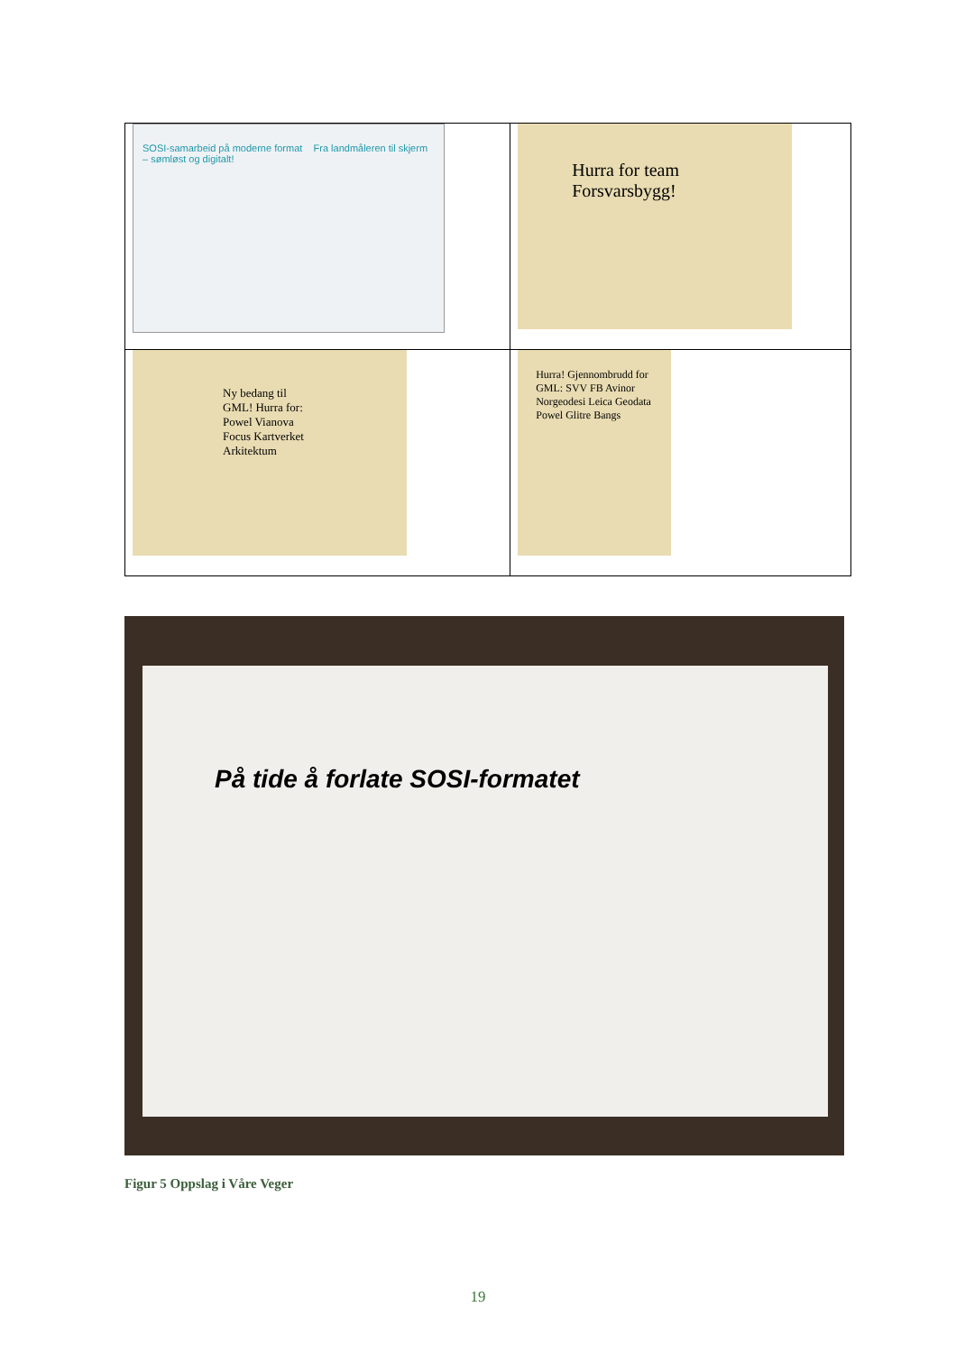| SOSI-samarbeid på moderne format Fra landmåleren til skjerm – sømløst og digitalt! | Hurra for team Forsvarsbygg! |
| Ny bedang til GML! Hurra for: Powel Vianova Focus Kartverket Arkitektum | Hurra! Gjennombrudd for GML: SVV FB Avinor Norgeodesi Leica Geodata Powel Glitre Bangs |
På tide å forlate SOSI-formatet
Figur 5 Oppslag i Våre Veger
19